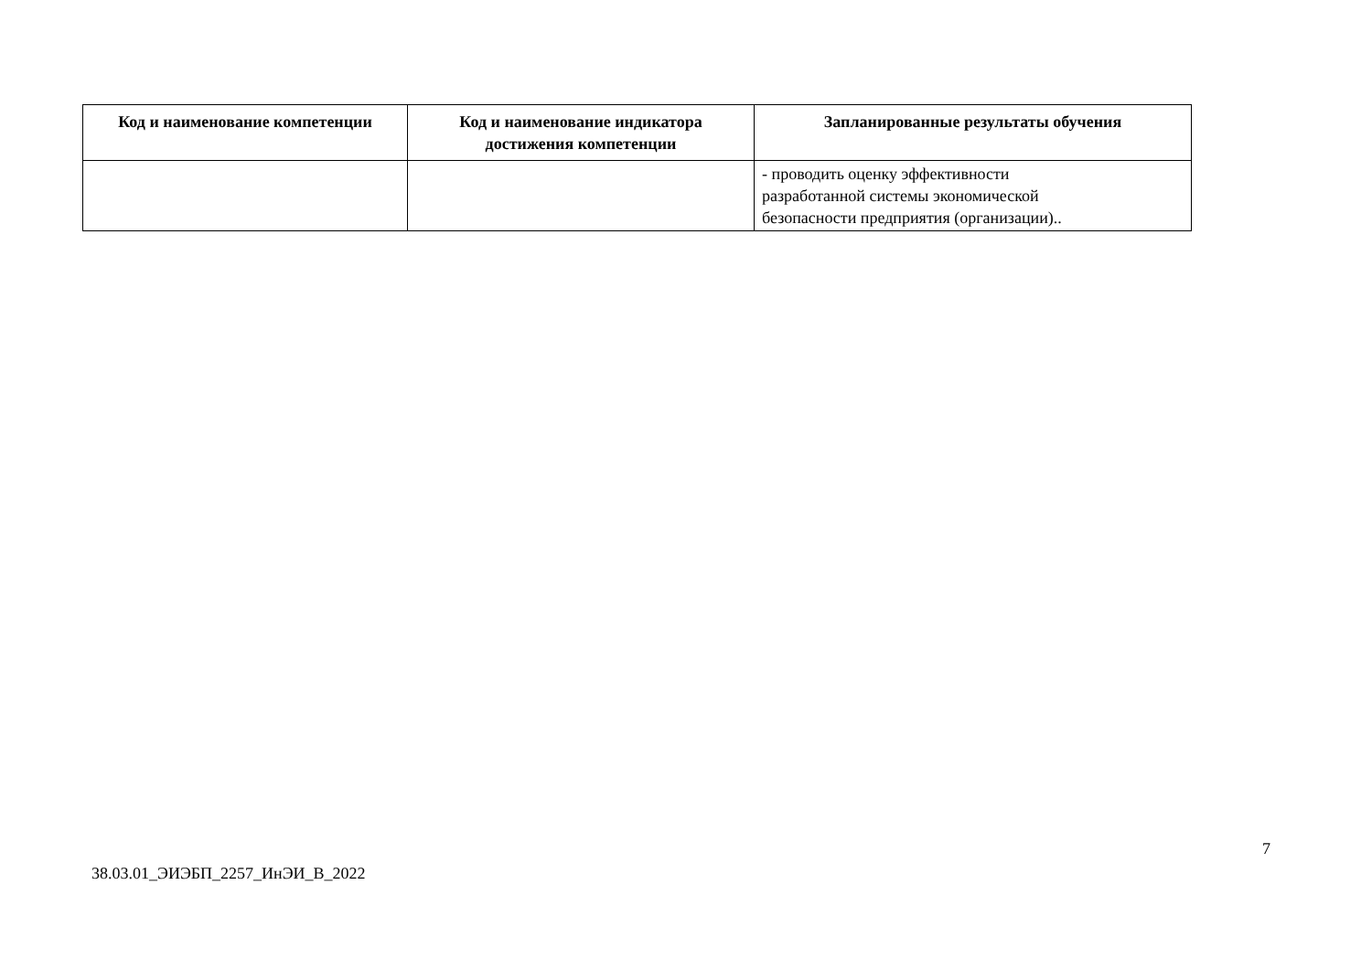| Код и наименование компетенции | Код и наименование индикатора достижения компетенции | Запланированные результаты обучения |
| --- | --- | --- |
| | | - проводить оценку эффективности разработанной системы экономической безопасности предприятия (организации).. |
7
38.03.01_ЭИЭБП_2257_ИнЭИ_В_2022